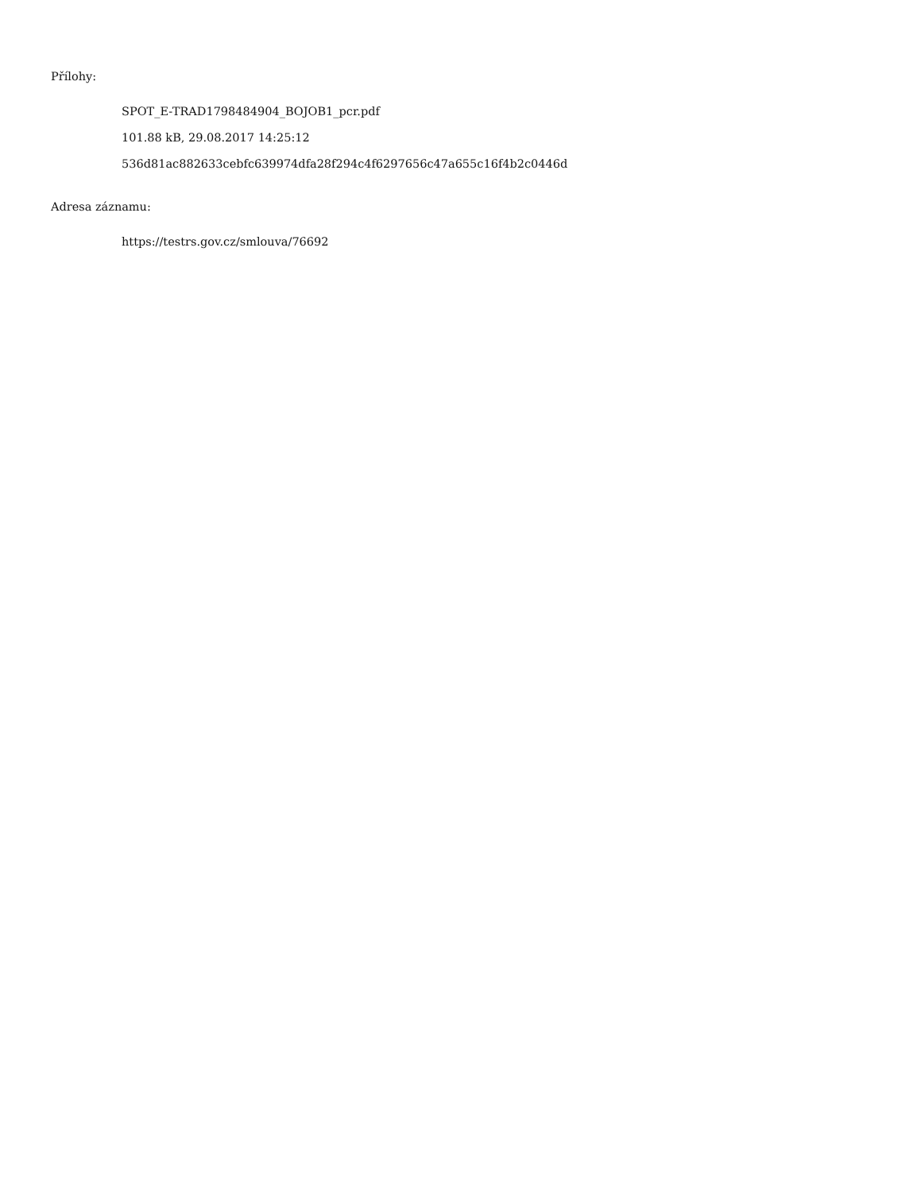Přílohy:
SPOT_E-TRAD1798484904_BOJOB1_pcr.pdf
101.88 kB, 29.08.2017 14:25:12
536d81ac882633cebfc639974dfa28f294c4f6297656c47a655c16f4b2c0446d
Adresa záznamu:
https://testrs.gov.cz/smlouva/76692